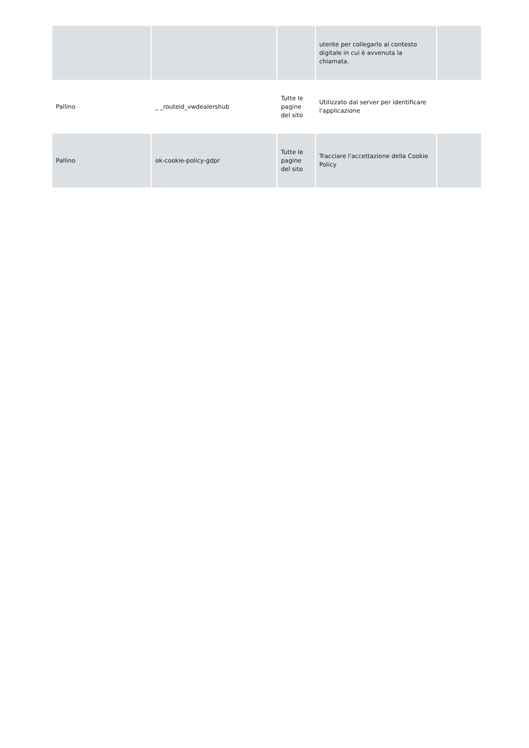| | | | utente per collegarlo al contesto digitale in cui è avvenuta la chiamata. | |
| Pallino | _ _routeid_vwdealershub | Tutte le pagine del sito | Utilizzato dal server per identificare l'applicazione | |
| Pallino | ok-cookie-policy-gdpr | Tutte le pagine del sito | Tracciare l'accettazione della Cookie Policy | |